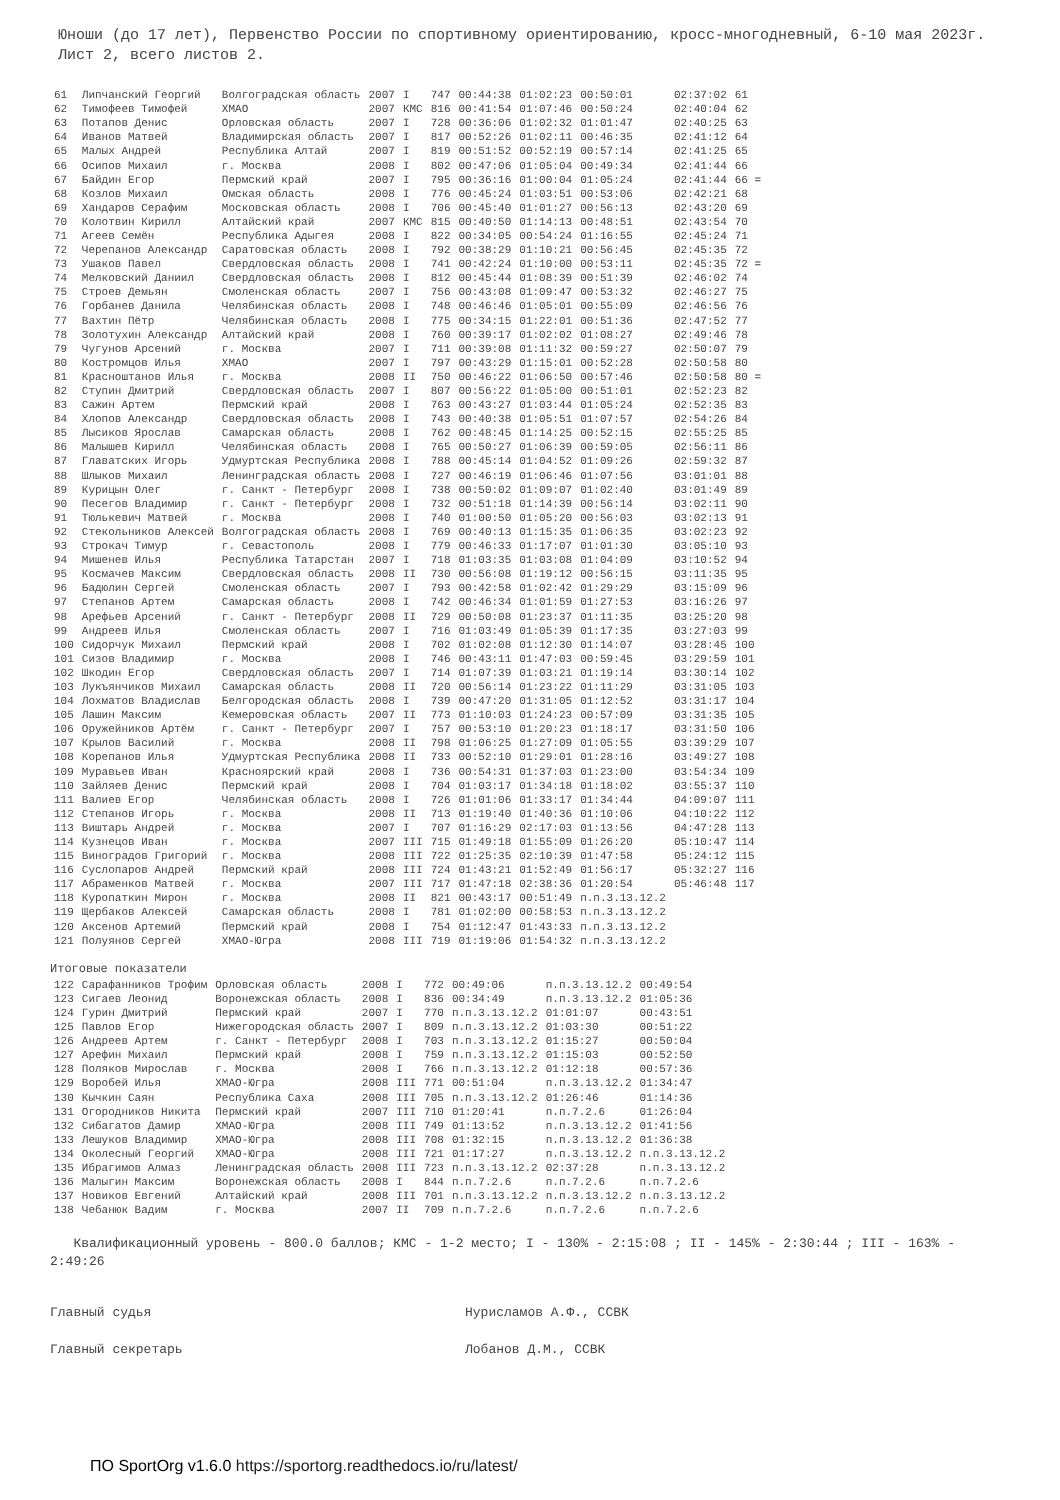Юноши (до 17 лет), Первенство России по спортивному ориентированию, кросс-многодневный, 6-10 мая 2023г. Лист 2, всего листов 2.
| 61 | Липчанский Георгий | Волгоградская область | 2007 | I | 747 | 00:44:38 | 01:02:23 | 00:50:01 | 02:37:02 | 61 |
| 62 | Тимофеев Тимофей | ХМАО | 2007 | КМС | 816 | 00:41:54 | 01:07:46 | 00:50:24 | 02:40:04 | 62 |
| 63 | Потапов Денис | Орловская область | 2007 | I | 728 | 00:36:06 | 01:02:32 | 01:01:47 | 02:40:25 | 63 |
| 64 | Иванов Матвей | Владимирская область | 2007 | I | 817 | 00:52:26 | 01:02:11 | 00:46:35 | 02:41:12 | 64 |
| 65 | Малых Андрей | Республика Алтай | 2007 | I | 819 | 00:51:52 | 00:52:19 | 00:57:14 | 02:41:25 | 65 |
| 66 | Осипов Михаил | г. Москва | 2008 | I | 802 | 00:47:06 | 01:05:04 | 00:49:34 | 02:41:44 | 66 |
| 67 | Байдин Егор | Пермский край | 2007 | I | 795 | 00:36:16 | 01:00:04 | 01:05:24 | 02:41:44 | 66 = |
| 68 | Козлов Михаил | Омская область | 2008 | I | 776 | 00:45:24 | 01:03:51 | 00:53:06 | 02:42:21 | 68 |
| 69 | Хандаров Серафим | Московская область | 2008 | I | 706 | 00:45:40 | 01:01:27 | 00:56:13 | 02:43:20 | 69 |
| 70 | Колотвин Кирилл | Алтайский край | 2007 | КМС | 815 | 00:40:50 | 01:14:13 | 00:48:51 | 02:43:54 | 70 |
| 71 | Агеев Семён | Республика Адыгея | 2008 | I | 822 | 00:34:05 | 00:54:24 | 01:16:55 | 02:45:24 | 71 |
| 72 | Черепанов Александр | Саратовская область | 2008 | I | 792 | 00:38:29 | 01:10:21 | 00:56:45 | 02:45:35 | 72 |
| 73 | Ушаков Павел | Свердловская область | 2008 | I | 741 | 00:42:24 | 01:10:00 | 00:53:11 | 02:45:35 | 72 = |
| 74 | Мелковский Даниил | Свердловская область | 2008 | I | 812 | 00:45:44 | 01:08:39 | 00:51:39 | 02:46:02 | 74 |
| 75 | Строев Демьян | Смоленская область | 2007 | I | 756 | 00:43:08 | 01:09:47 | 00:53:32 | 02:46:27 | 75 |
| 76 | Горбанев Данила | Челябинская область | 2008 | I | 748 | 00:46:46 | 01:05:01 | 00:55:09 | 02:46:56 | 76 |
| 77 | Вахтин Пётр | Челябинская область | 2008 | I | 775 | 00:34:15 | 01:22:01 | 00:51:36 | 02:47:52 | 77 |
| 78 | Золотухин Александр | Алтайский край | 2008 | I | 760 | 00:39:17 | 01:02:02 | 01:08:27 | 02:49:46 | 78 |
| 79 | Чугунов Арсений | г. Москва | 2007 | I | 711 | 00:39:08 | 01:11:32 | 00:59:27 | 02:50:07 | 79 |
| 80 | Костромцов Илья | ХМАО | 2007 | I | 797 | 00:43:29 | 01:15:01 | 00:52:28 | 02:50:58 | 80 |
| 81 | Красноштанов Илья | г. Москва | 2008 | II | 750 | 00:46:22 | 01:06:50 | 00:57:46 | 02:50:58 | 80 = |
| 82 | Ступин Дмитрий | Свердловская область | 2007 | I | 807 | 00:56:22 | 01:05:00 | 00:51:01 | 02:52:23 | 82 |
| 83 | Сажин Артем | Пермский край | 2008 | I | 763 | 00:43:27 | 01:03:44 | 01:05:24 | 02:52:35 | 83 |
| 84 | Хлопов Александр | Свердловская область | 2008 | I | 743 | 00:40:38 | 01:05:51 | 01:07:57 | 02:54:26 | 84 |
| 85 | Лысиков Ярослав | Самарская область | 2008 | I | 762 | 00:48:45 | 01:14:25 | 00:52:15 | 02:55:25 | 85 |
| 86 | Малышев Кирилл | Челябинская область | 2008 | I | 765 | 00:50:27 | 01:06:39 | 00:59:05 | 02:56:11 | 86 |
| 87 | Главатских Игорь | Удмуртская Республика | 2008 | I | 788 | 00:45:14 | 01:04:52 | 01:09:26 | 02:59:32 | 87 |
| 88 | Шлыков Михаил | Ленинградская область | 2008 | I | 727 | 00:46:19 | 01:06:46 | 01:07:56 | 03:01:01 | 88 |
| 89 | Курицын Олег | г. Санкт - Петербург | 2008 | I | 738 | 00:50:02 | 01:09:07 | 01:02:40 | 03:01:49 | 89 |
| 90 | Песегов Владимир | г. Санкт - Петербург | 2008 | I | 732 | 00:51:18 | 01:14:39 | 00:56:14 | 03:02:11 | 90 |
| 91 | Тюлькевич Матвей | г. Москва | 2008 | I | 740 | 01:00:50 | 01:05:20 | 00:56:03 | 03:02:13 | 91 |
| 92 | Стекольников Алексей | Волгоградская область | 2008 | I | 769 | 00:40:13 | 01:15:35 | 01:06:35 | 03:02:23 | 92 |
| 93 | Строкач Тимур | г. Севастополь | 2008 | I | 779 | 00:46:33 | 01:17:07 | 01:01:30 | 03:05:10 | 93 |
| 94 | Мишенев Илья | Республика Татарстан | 2007 | I | 718 | 01:03:35 | 01:03:08 | 01:04:09 | 03:10:52 | 94 |
| 95 | Космачев Максим | Свердловская область | 2008 | II | 730 | 00:56:08 | 01:19:12 | 00:56:15 | 03:11:35 | 95 |
| 96 | Бадюлин Сергей | Смоленская область | 2007 | I | 793 | 00:42:58 | 01:02:42 | 01:29:29 | 03:15:09 | 96 |
| 97 | Степанов Артем | Самарская область | 2008 | I | 742 | 00:46:34 | 01:01:59 | 01:27:53 | 03:16:26 | 97 |
| 98 | Арефьев Арсений | г. Санкт - Петербург | 2008 | II | 729 | 00:50:08 | 01:23:37 | 01:11:35 | 03:25:20 | 98 |
| 99 | Андреев Илья | Смоленская область | 2007 | I | 716 | 01:03:49 | 01:05:39 | 01:17:35 | 03:27:03 | 99 |
| 100 | Сидорчук Михаил | Пермский край | 2008 | I | 702 | 01:02:08 | 01:12:30 | 01:14:07 | 03:28:45 | 100 |
| 101 | Сизов Владимир | г. Москва | 2008 | I | 746 | 00:43:11 | 01:47:03 | 00:59:45 | 03:29:59 | 101 |
| 102 | Шкодин Егор | Свердловская область | 2007 | I | 714 | 01:07:39 | 01:03:21 | 01:19:14 | 03:30:14 | 102 |
| 103 | Лукъянчиков Михаил | Самарская область | 2008 | II | 720 | 00:56:14 | 01:23:22 | 01:11:29 | 03:31:05 | 103 |
| 104 | Лохматов Владислав | Белгородская область | 2008 | I | 739 | 00:47:20 | 01:31:05 | 01:12:52 | 03:31:17 | 104 |
| 105 | Лашин Максим | Кемеровская область | 2007 | II | 773 | 01:10:03 | 01:24:23 | 00:57:09 | 03:31:35 | 105 |
| 106 | Оружейников Артём | г. Санкт - Петербург | 2007 | I | 757 | 00:53:10 | 01:20:23 | 01:18:17 | 03:31:50 | 106 |
| 107 | Крылов Василий | г. Москва | 2008 | II | 798 | 01:06:25 | 01:27:09 | 01:05:55 | 03:39:29 | 107 |
| 108 | Корепанов Илья | Удмуртская Республика | 2008 | II | 733 | 00:52:10 | 01:29:01 | 01:28:16 | 03:49:27 | 108 |
| 109 | Муравьев Иван | Красноярский край | 2008 | I | 736 | 00:54:31 | 01:37:03 | 01:23:00 | 03:54:34 | 109 |
| 110 | Зайляев Денис | Пермский край | 2008 | I | 704 | 01:03:17 | 01:34:18 | 01:18:02 | 03:55:37 | 110 |
| 111 | Валиев Егор | Челябинская область | 2008 | I | 726 | 01:01:06 | 01:33:17 | 01:34:44 | 04:09:07 | 111 |
| 112 | Степанов Игорь | г. Москва | 2008 | II | 713 | 01:19:40 | 01:40:36 | 01:10:06 | 04:10:22 | 112 |
| 113 | Виштарь Андрей | г. Москва | 2007 | I | 707 | 01:16:29 | 02:17:03 | 01:13:56 | 04:47:28 | 113 |
| 114 | Кузнецов Иван | г. Москва | 2007 | III | 715 | 01:49:18 | 01:55:09 | 01:26:20 | 05:10:47 | 114 |
| 115 | Виноградов Григорий | г. Москва | 2008 | III | 722 | 01:25:35 | 02:10:39 | 01:47:58 | 05:24:12 | 115 |
| 116 | Суслопаров Андрей | Пермский край | 2008 | III | 724 | 01:43:21 | 01:52:49 | 01:56:17 | 05:32:27 | 116 |
| 117 | Абраменков Матвей | г. Москва | 2007 | III | 717 | 01:47:18 | 02:38:36 | 01:20:54 | 05:46:48 | 117 |
| 118 | Куропаткин Мирон | г. Москва | 2008 | II | 821 | 00:43:17 | 00:51:49 | п.п.3.13.12.2 | | |
| 119 | Щербаков Алексей | Самарская область | 2008 | I | 781 | 01:02:00 | 00:58:53 | п.п.3.13.12.2 | | |
| 120 | Аксенов Артемий | Пермский край | 2008 | I | 754 | 01:12:47 | 01:43:33 | п.п.3.13.12.2 | | |
| 121 | Полуянов Сергей | ХМАО-Югра | 2008 | III | 719 | 01:19:06 | 01:54:32 | п.п.3.13.12.2 | | |
Итоговые показатели
| 122 | Сарафанников Трофим | Орловская область | 2008 | I | 772 | 00:49:06 | п.п.3.13.12.2 | 00:49:54 |
| 123 | Сигаев Леонид | Воронежская область | 2008 | I | 836 | 00:34:49 | п.п.3.13.12.2 | 01:05:36 |
| 124 | Гурин Дмитрий | Пермский край | 2007 | I | 770 | п.п.3.13.12.2 | 01:01:07 | 00:43:51 |
| 125 | Павлов Егор | Нижегородская область | 2007 | I | 809 | п.п.3.13.12.2 | 01:03:30 | 00:51:22 |
| 126 | Андреев Артем | г. Санкт - Петербург | 2008 | I | 703 | п.п.3.13.12.2 | 01:15:27 | 00:50:04 |
| 127 | Арефин Михаил | Пермский край | 2008 | I | 759 | п.п.3.13.12.2 | 01:15:03 | 00:52:50 |
| 128 | Поляков Мирослав | г. Москва | 2008 | I | 766 | п.п.3.13.12.2 | 01:12:18 | 00:57:36 |
| 129 | Воробей Илья | ХМАО-Югра | 2008 | III | 771 | 00:51:04 | п.п.3.13.12.2 | 01:34:47 |
| 130 | Кычкин Саян | Республика Саха | 2008 | III | 705 | п.п.3.13.12.2 | 01:26:46 | 01:14:36 |
| 131 | Огородников Никита | Пермский край | 2007 | III | 710 | 01:20:41 | п.п.7.2.6 | 01:26:04 |
| 132 | Сибагатов Дамир | ХМАО-Югра | 2008 | III | 749 | 01:13:52 | п.п.3.13.12.2 | 01:41:56 |
| 133 | Лешуков Владимир | ХМАО-Югра | 2008 | III | 708 | 01:32:15 | п.п.3.13.12.2 | 01:36:38 |
| 134 | Околесный Георгий | ХМАО-Югра | 2008 | III | 721 | 01:17:27 | п.п.3.13.12.2 | п.п.3.13.12.2 |
| 135 | Ибрагимов Алмаз | Ленинградская область | 2008 | III | 723 | п.п.3.13.12.2 | 02:37:28 | п.п.3.13.12.2 |
| 136 | Малыгин Максим | Воронежская область | 2008 | I | 844 | п.п.7.2.6 | п.п.7.2.6 | п.п.7.2.6 |
| 137 | Новиков Евгений | Алтайский край | 2008 | III | 701 | п.п.3.13.12.2 | п.п.3.13.12.2 | п.п.3.13.12.2 |
| 138 | Чебанюк Вадим | г. Москва | 2007 | II | 709 | п.п.7.2.6 | п.п.7.2.6 | п.п.7.2.6 |
Квалификационный уровень - 800.0 баллов; КМС - 1-2 место; I - 130% - 2:15:08 ; II - 145% - 2:30:44 ; III - 163% - 2:49:26
Главный судья Нурисламов А.Ф., ССВК
Главный секретарь Лобанов Д.М., ССВК
ПО SportOrg v1.6.0 https://sportorg.readthedocs.io/ru/latest/